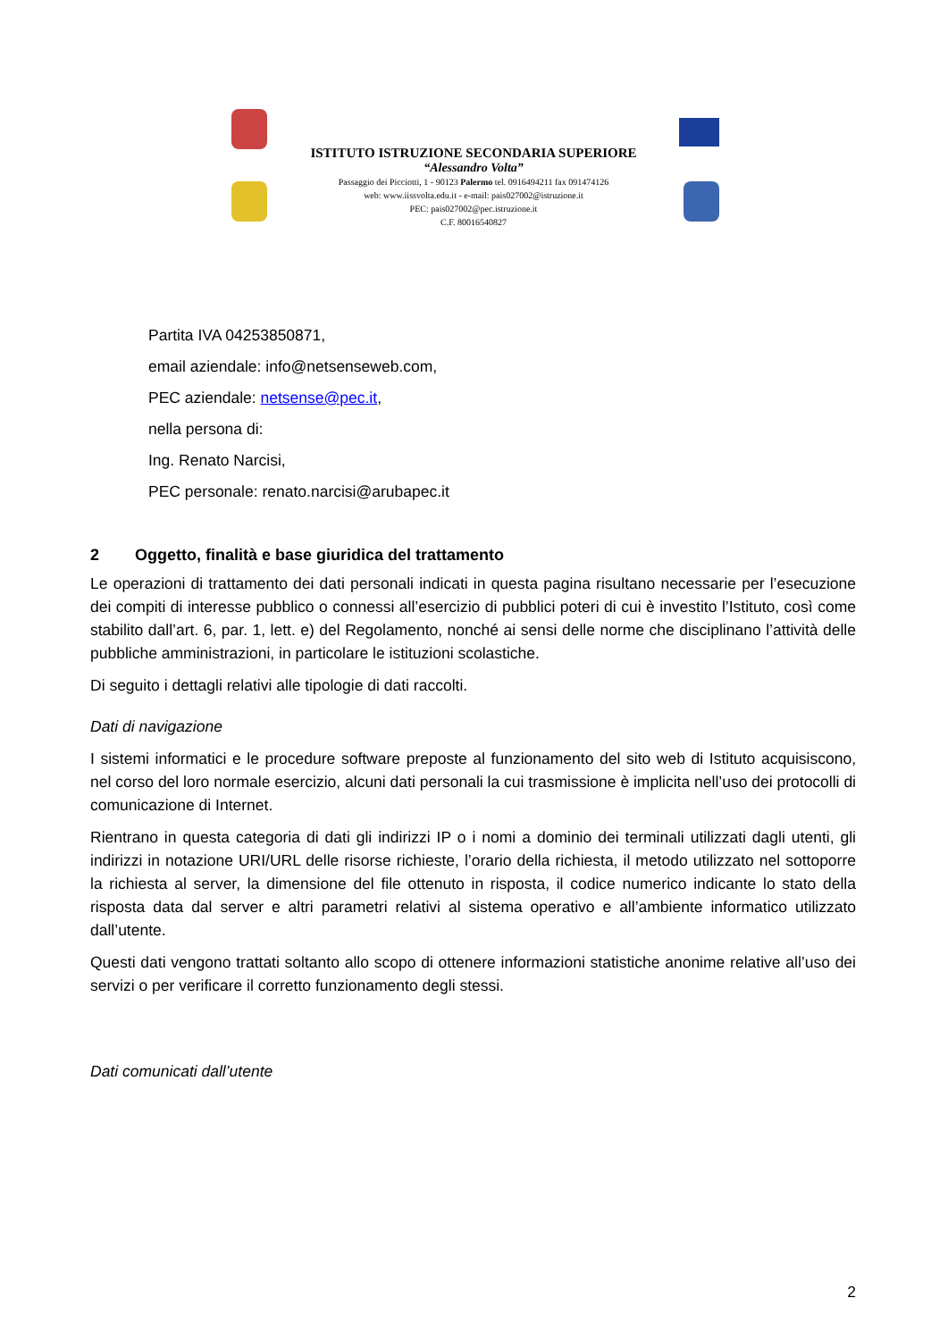ISTITUTO ISTRUZIONE SECONDARIA SUPERIORE
“Alessandro Volta”
Passaggio dei Picciotti, 1 - 90123 Palermo tel. 0916494211 fax 091474126
web: www.iissvolta.edu.it - e-mail: pais027002@istruzione.it
PEC: pais027002@pec.istruzione.it
C.F. 80016540827
Partita IVA 04253850871,
email aziendale: info@netsenseweb.com,
PEC aziendale: netsense@pec.it,
nella persona di:
Ing. Renato Narcisi,
PEC personale: renato.narcisi@arubapec.it
2 Oggetto, finalità e base giuridica del trattamento
Le operazioni di trattamento dei dati personali indicati in questa pagina risultano necessarie per l’esecuzione dei compiti di interesse pubblico o connessi all’esercizio di pubblici poteri di cui è investito l’Istituto, così come stabilito dall’art. 6, par. 1, lett. e) del Regolamento, nonché ai sensi delle norme che disciplinano l’attività delle pubbliche amministrazioni, in particolare le istituzioni scolastiche.
Di seguito i dettagli relativi alle tipologie di dati raccolti.
Dati di navigazione
I sistemi informatici e le procedure software preposte al funzionamento del sito web di Istituto acquisiscono, nel corso del loro normale esercizio, alcuni dati personali la cui trasmissione è implicita nell’uso dei protocolli di comunicazione di Internet.
Rientrano in questa categoria di dati gli indirizzi IP o i nomi a dominio dei terminali utilizzati dagli utenti, gli indirizzi in notazione URI/URL delle risorse richieste, l’orario della richiesta, il metodo utilizzato nel sottoporre la richiesta al server, la dimensione del file ottenuto in risposta, il codice numerico indicante lo stato della risposta data dal server e altri parametri relativi al sistema operativo e all’ambiente informatico utilizzato dall’utente.
Questi dati vengono trattati soltanto allo scopo di ottenere informazioni statistiche anonime relative all’uso dei servizi o per verificare il corretto funzionamento degli stessi.
Dati comunicati dall’utente
2